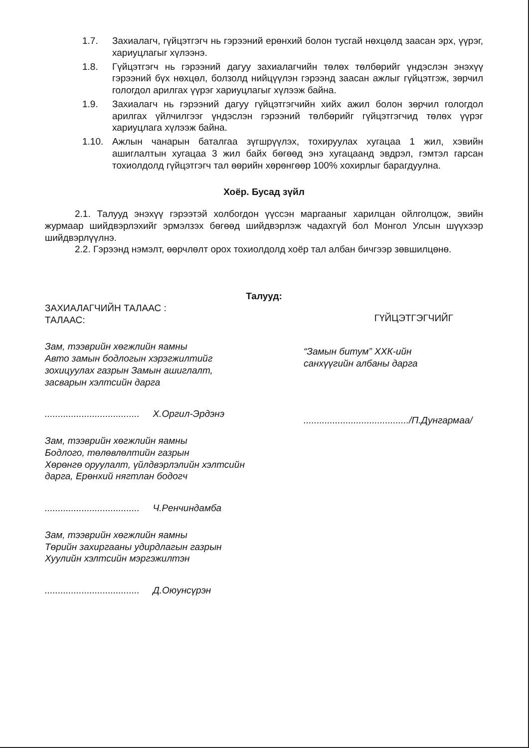1.7. Захиалагч, гүйцэтгэгч нь гэрээний ерөнхий болон тусгай нөхцөлд заасан эрх, үүрэг, хариуцлагыг хүлээнэ.
1.8. Гүйцэтгэгч нь гэрээний дагуу захиалагчийн төлөх төлбөрийг үндэслэн энэхүү гэрээний бүх нөхцөл, болзолд нийцүүлэн гэрээнд заасан ажлыг гүйцэтгэж, зөрчил гологдол арилгах үүрэг хариуцлагыг хүлээж байна.
1.9. Захиалагч нь гэрээний дагуу гүйцэтгэгчийн хийх ажил болон зөрчил гологдол арилгах үйлчилгээг үндэслэн гэрээний төлбөрийг гүйцэтгэгчид төлөх үүрэг хариуцлага хүлээж байна.
1.10. Ажлын чанарын баталгаа зүгшрүүлэх, тохируулах хугацаа 1 жил, хэвийн ашиглалтын хугацаа 3 жил байх бөгөөд энэ хугацаанд эвдрэл, гэмтэл гарсан тохиолдолд гүйцэтгэгч тал өөрийн хөрөнгөөр 100% хохирлыг барагдуулна.
Хоёр. Бусад зүйл
2.1. Талууд энэхүү гэрээтэй холбогдон үүссэн маргааныг харилцан ойлголцож, эвийн журмаар шийдвэрлэхийг эрмэлзэх бөгөөд шийдвэрлэж чадахгүй бол Монгол Улсын шүүхээр шийдвэрлүүлнэ.
2.2. Гэрээнд нэмэлт, өөрчлөлт орох тохиолдолд хоёр тал албан бичгээр зөвшилцөнө.
Талууд:
ЗАХИАЛАГЧИЙН ТАЛААС :
ТАЛААС:
ГҮЙЦЭТГЭГЧИЙГ
Зам, тээврийн хөгжлийн яамны
Авто замын бодлогын хэрэгжилтийг зохицуулах газрын Замын ашиглалт, засварын хэлтсийн дарга
.................................... Х.Оргил-Эрдэнэ
Зам, тээврийн хөгжлийн яамны
Бодлого, төлөвлөлтийн газрын
Хөрөнгө оруулалт, үйлдвэрлэлийн хэлтсийн дарга, Ерөнхий нягтлан бодогч
.................................... Ч.Ренчиндамба
Зам, тээврийн хөгжлийн яамны
Төрийн захиргааны удирдлагын газрын
Хуулийн хэлтсийн мэргэжилтэн
.................................... Д.Оюунсүрэн
“Замын битум” ХХК-ийн
санхүүгийн албаны дарга
......................................../П.Дунгармаа/